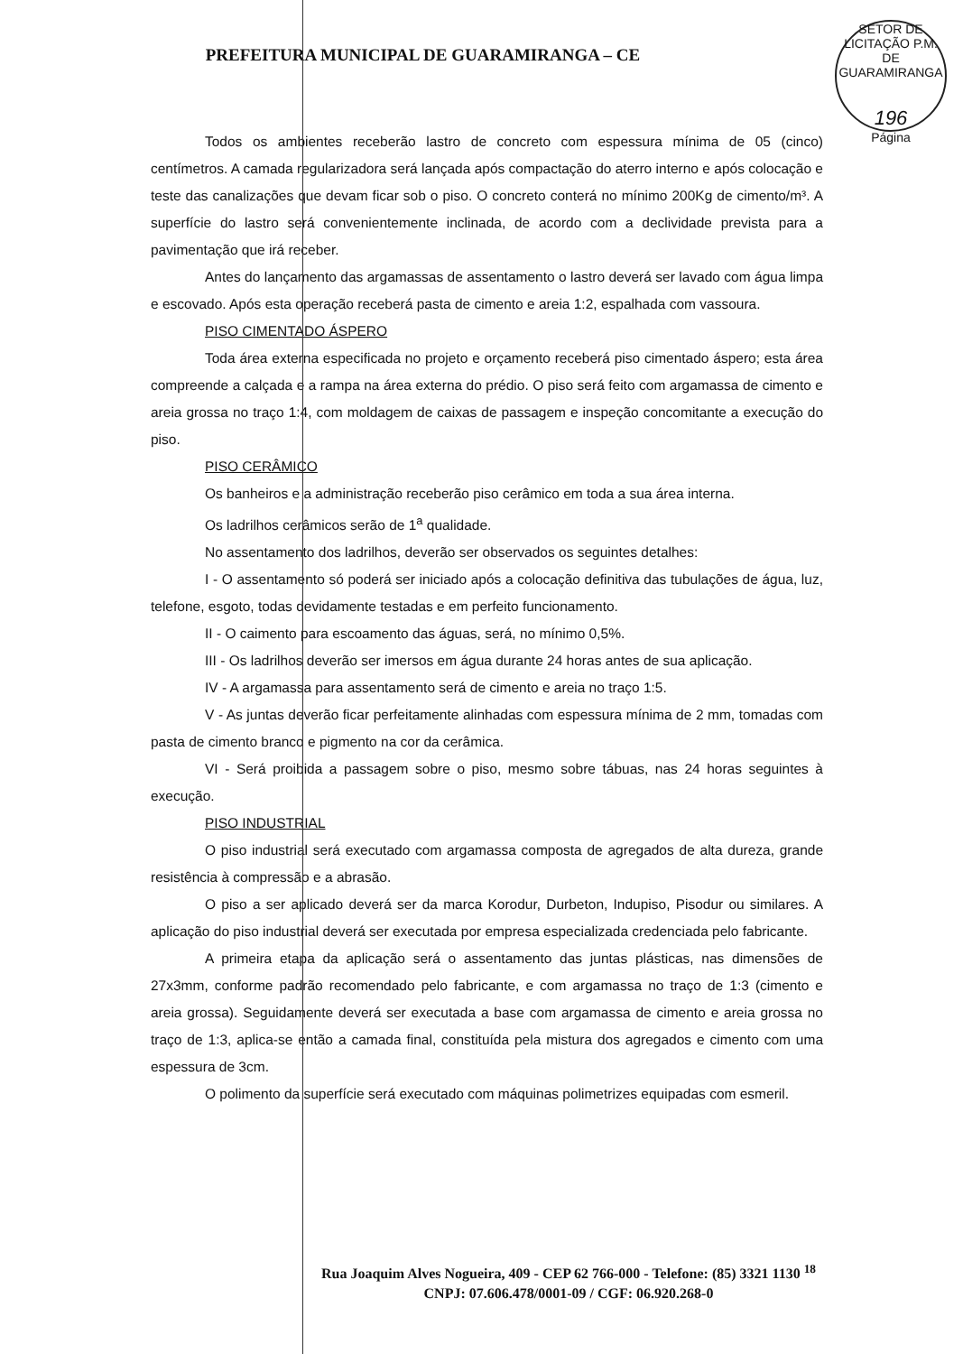PREFEITURA MUNICIPAL DE GUARAMIRANGA – CE
SETOR DE LICITAÇÃO P.M. DE GUARAMIRANGA
196
Página
Todos os ambientes receberão lastro de concreto com espessura mínima de 05 (cinco) centímetros. A camada regularizadora será lançada após compactação do aterro interno e após colocação e teste das canalizações que devam ficar sob o piso. O concreto conterá no mínimo 200Kg de cimento/m³. A superfície do lastro será convenientemente inclinada, de acordo com a declividade prevista para a pavimentação que irá receber.
Antes do lançamento das argamassas de assentamento o lastro deverá ser lavado com água limpa e escovado. Após esta operação receberá pasta de cimento e areia 1:2, espalhada com vassoura.
PISO CIMENTADO ÁSPERO
Toda área externa especificada no projeto e orçamento receberá piso cimentado áspero; esta área compreende a calçada e a rampa na área externa do prédio. O piso será feito com argamassa de cimento e areia grossa no traço 1:4, com moldagem de caixas de passagem e inspeção concomitante a execução do piso.
PISO CERÂMICO
Os banheiros e a administração receberão piso cerâmico em toda a sua área interna.
Os ladrilhos cerâmicos serão de 1<sup>a</sup> qualidade.
No assentamento dos ladrilhos, deverão ser observados os seguintes detalhes:
I - O assentamento só poderá ser iniciado após a colocação definitiva das tubulações de água, luz, telefone, esgoto, todas devidamente testadas e em perfeito funcionamento.
II - O caimento para escoamento das águas, será, no mínimo 0,5%.
III - Os ladrilhos deverão ser imersos em água durante 24 horas antes de sua aplicação.
IV - A argamassa para assentamento será de cimento e areia no traço 1:5.
V - As juntas deverão ficar perfeitamente alinhadas com espessura mínima de 2 mm, tomadas com pasta de cimento branco e pigmento na cor da cerâmica.
VI - Será proibida a passagem sobre o piso, mesmo sobre tábuas, nas 24 horas seguintes à execução.
PISO INDUSTRIAL
O piso industrial será executado com argamassa composta de agregados de alta dureza, grande resistência à compressão e a abrasão.
O piso a ser aplicado deverá ser da marca Korodur, Durbeton, Indupiso, Pisodur ou similares. A aplicação do piso industrial deverá ser executada por empresa especializada credenciada pelo fabricante.
A primeira etapa da aplicação será o assentamento das juntas plásticas, nas dimensões de 27x3mm, conforme padrão recomendado pelo fabricante, e com argamassa no traço de 1:3 (cimento e areia grossa). Seguidamente deverá ser executada a base com argamassa de cimento e areia grossa no traço de 1:3, aplica-se então a camada final, constituída pela mistura dos agregados e cimento com uma espessura de 3cm.
O polimento da superfície será executado com máquinas polimetrizes equipadas com esmeril.
Rua Joaquim Alves Nogueira, 409 - CEP 62 766-000 - Telefone: (85) 3321 1130 <sup>18</sup>
CNPJ: 07.606.478/0001-09 / CGF: 06.920.268-0